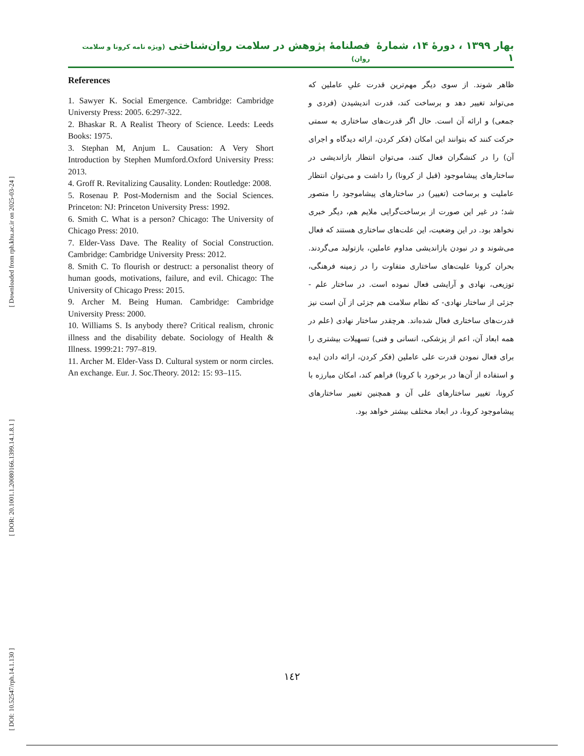[ Downloaded from rph.khu.ac.ir on 2025-03-24 ]
[ DOR: 20.1001.1.20080166.1399.14.1.8.1 ]
[ DOI: 10.52547/rph.14.1.130 ]
بهار ۱۳۹۹ ، دورۀ ۱۴، شمارۀ ۱ فصلنامۀ پژوهش در سلامت روان‌شناختی (ویژه نامه کرونا و سلامت روان)
References
1. Sawyer K. Social Emergence. Cambridge: Cambridge Universty Press: 2005. 6:297-322.
2. Bhaskar R. A Realist Theory of Science. Leeds: Leeds Books: 1975.
3. Stephan M, Anjum L. Causation: A Very Short Introduction by Stephen Mumford.Oxford University Press: 2013.
4. Groff R. Revitalizing Causality. Londen: Routledge: 2008.
5. Rosenau P. Post-Modernism and the Social Sciences. Princeton: NJ: Princeton University Press: 1992.
6. Smith C. What is a person? Chicago: The University of Chicago Press: 2010.
7. Elder-Vass Dave. The Reality of Social Construction. Cambridge: Cambridge University Press: 2012.
8. Smith C. To flourish or destruct: a personalist theory of human goods, motivations, failure, and evil. Chicago: The University of Chicago Press: 2015.
9. Archer M. Being Human. Cambridge: Cambridge University Press: 2000.
10. Williams S. Is anybody there? Critical realism, chronic illness and the disability debate. Sociology of Health & Illness. 1999:21: 797–819.
11. Archer M. Elder-Vass D. Cultural system or norm circles. An exchange. Eur. J. Soc.Theory. 2012: 15: 93–115.
ظاهر شوند. از سوی دیگر مهم‌ترین قدرت علیِ عاملین که می‌تواند تغییر دهد و برساخت کند، قدرت اندیشیدن (فردی و جمعی) و ارائه آن است. حال اگر قدرت‌های ساختاری به سمتی حرکت کنند که بتوانند این امکان (فکر کردن، ارائه دیدگاه و اجرای آن) را در کنشگران فعال کنند، می‌توان انتظار بازاندیشی در ساختارهای پیشاموجود (قبل از کرونا) را داشت و می‌توان انتظار عاملیت و برساخت (تغییر) در ساختارهای پیشاموجود را متصور شد؛ در غیر این صورت از برساخت‌گرایی ملایم هم، دیگر خبری نخواهد بود. در این وضعیت، این علت‌های ساختاری هستند که فعال می‌شوند و در نبودن بازاندیشی مداوم عاملین، بازتولید می‌گردند. بحران کرونا علیت‌های ساختاری متفاوت را در زمینه فرهنگی، توزیعی، نهادی و آرایشی فعال نموده است. در ساختار علم - جزئی از ساختار نهادی- که نظام سلامت هم جزئی از آن است نیز قدرت‌های ساختاری فعال شده‌اند. هرچقدر ساختار نهادی (علم در همه ابعاد آن، اعم از پزشکی، انسانی و فنی) تسهیلات بیشتری را برای فعال نمودن قدرت علی عاملین (فکر کردن، ارائه دادن ایده و استفاده از آن‌ها در برخورد با کرونا) فراهم کند، امکان مبارزه با کرونا، تغییر ساختارهای علی آن و همچنین تغییر ساختارهای پیشاموجود کرونا، در ابعاد مختلف بیشتر خواهد بود.
١٤٢